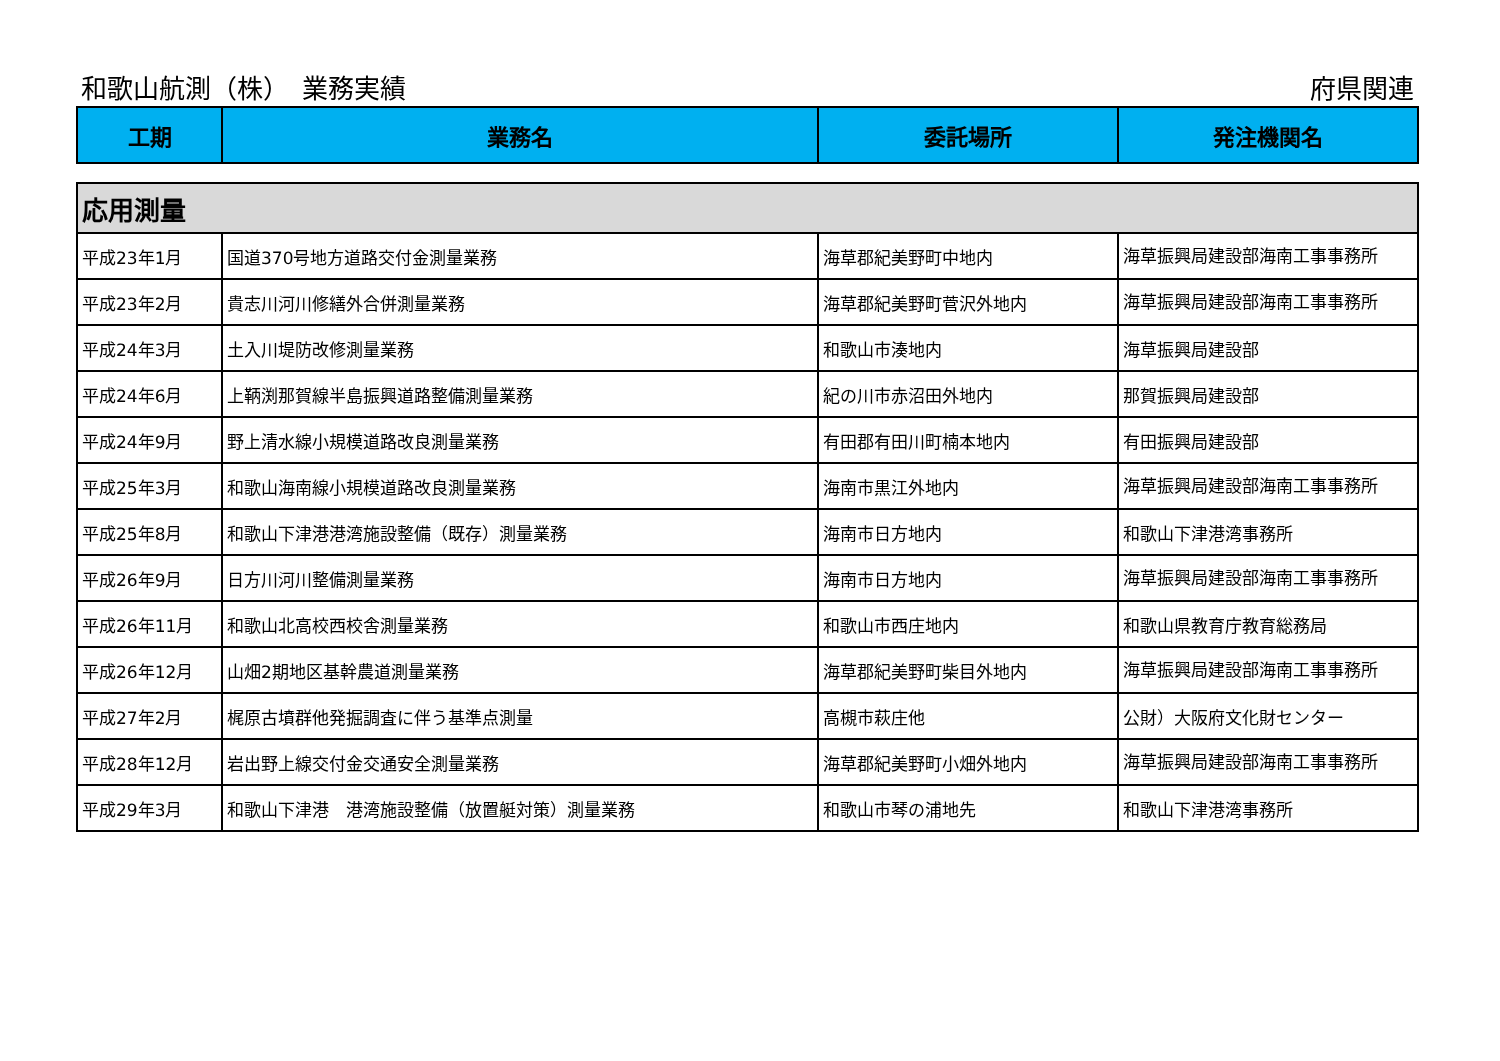和歌山航測（株）　業務実績 府県関連
| 工期 | 業務名 | 委託場所 | 発注機関名 |
| --- | --- | --- | --- |
| 応用測量 | | | |
| 平成23年1月 | 国道370号地方道路交付金測量業務 | 海草郡紀美野町中地内 | 海草振興局建設部海南工事事務所 |
| 平成23年2月 | 貴志川河川修繕外合併測量業務 | 海草郡紀美野町菅沢外地内 | 海草振興局建設部海南工事事務所 |
| 平成24年3月 | 土入川堤防改修測量業務 | 和歌山市湊地内 | 海草振興局建設部 |
| 平成24年6月 | 上鞆渕那賀線半島振興道路整備測量業務 | 紀の川市赤沼田外地内 | 那賀振興局建設部 |
| 平成24年9月 | 野上清水線小規模道路改良測量業務 | 有田郡有田川町楠本地内 | 有田振興局建設部 |
| 平成25年3月 | 和歌山海南線小規模道路改良測量業務 | 海南市黒江外地内 | 海草振興局建設部海南工事事務所 |
| 平成25年8月 | 和歌山下津港港湾施設整備（既存）測量業務 | 海南市日方地内 | 和歌山下津港湾事務所 |
| 平成26年9月 | 日方川河川整備測量業務 | 海南市日方地内 | 海草振興局建設部海南工事事務所 |
| 平成26年11月 | 和歌山北高校西校舎測量業務 | 和歌山市西庄地内 | 和歌山県教育庁教育総務局 |
| 平成26年12月 | 山畑2期地区基幹農道測量業務 | 海草郡紀美野町柴目外地内 | 海草振興局建設部海南工事事務所 |
| 平成27年2月 | 梶原古墳群他発掘調査に伴う基準点測量 | 高槻市萩庄他 | 公財）大阪府文化財センター |
| 平成28年12月 | 岩出野上線交付金交通安全測量業務 | 海草郡紀美野町小畑外地内 | 海草振興局建設部海南工事事務所 |
| 平成29年3月 | 和歌山下津港 港湾施設整備（放置艇対策）測量業務 | 和歌山市琴の浦地先 | 和歌山下津港湾事務所 |